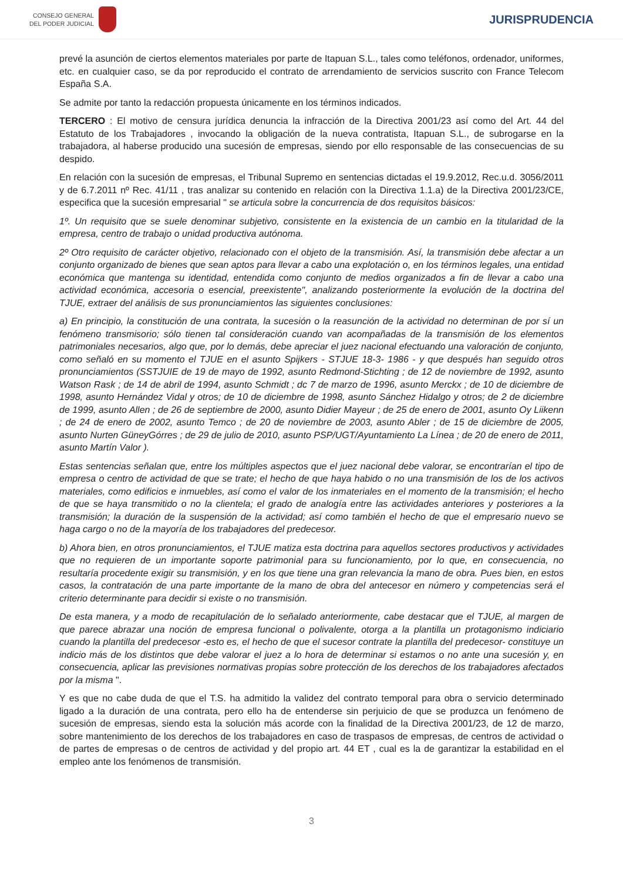CONSEJO GENERAL
DEL PODER JUDICIAL
JURISPRUDENCIA
prevé la asunción de ciertos elementos materiales por parte de Itapuan S.L., tales como teléfonos, ordenador, uniformes, etc. en cualquier caso, se da por reproducido el contrato de arrendamiento de servicios suscrito con France Telecom España S.A.
Se admite por tanto la redacción propuesta únicamente en los términos indicados.
TERCERO : El motivo de censura jurídica denuncia la infracción de la Directiva 2001/23 así como del Art. 44 del Estatuto de los Trabajadores , invocando la obligación de la nueva contratista, Itapuan S.L., de subrogarse en la trabajadora, al haberse producido una sucesión de empresas, siendo por ello responsable de las consecuencias de su despido.
En relación con la sucesión de empresas, el Tribunal Supremo en sentencias dictadas el 19.9.2012, Rec.u.d. 3056/2011 y de 6.7.2011 nº Rec. 41/11 , tras analizar su contenido en relación con la Directiva 1.1.a) de la Directiva 2001/23/CE, especifica que la sucesión empresarial " se articula sobre la concurrencia de dos requisitos básicos:
1º. Un requisito que se suele denominar subjetivo, consistente en la existencia de un cambio en la titularidad de la empresa, centro de trabajo o unidad productiva autónoma.
2º Otro requisito de carácter objetivo, relacionado con el objeto de la transmisión. Así, la transmisión debe afectar a un conjunto organizado de bienes que sean aptos para llevar a cabo una explotación o, en los términos legales, una entidad económica que mantenga su identidad, entendida como conjunto de medios organizados a fin de llevar a cabo una actividad económica, accesoria o esencial, preexistente", analizando posteriormente la evolución de la doctrina del TJUE, extraer del análisis de sus pronunciamientos las siguientes conclusiones:
a) En principio, la constitución de una contrata, la sucesión o la reasunción de la actividad no determinan de por sí un fenómeno transmisorio; sólo tienen tal consideración cuando van acompañadas de la transmisión de los elementos patrimoniales necesarios, algo que, por lo demás, debe apreciar el juez nacional efectuando una valoración de conjunto, como señaló en su momento el TJUE en el asunto Spijkers - STJUE 18-3- 1986 - y que después han seguido otros pronunciamientos (SSTJUIE de 19 de mayo de 1992, asunto Redmond-Stichting ; de 12 de noviembre de 1992, asunto Watson Rask ; de 14 de abril de 1994, asunto Schmidt ; dc 7 de marzo de 1996, asunto Merckx ; de 10 de diciembre de 1998, asunto Hernández Vidal y otros; de 10 de diciembre de 1998, asunto Sánchez Hidalgo y otros; de 2 de diciembre de 1999, asunto Allen ; de 26 de septiembre de 2000, asunto Didier Mayeur ; de 25 de enero de 2001, asunto Oy Liikenn ; de 24 de enero de 2002, asunto Temco ; de 20 de noviembre de 2003, asunto Abler ; de 15 de diciembre de 2005, asunto Nurten GüneyGórres ; de 29 de julio de 2010, asunto PSP/UGT/Ayuntamiento La Línea ; de 20 de enero de 2011, asunto Martín Valor ).
Estas sentencias señalan que, entre los múltiples aspectos que el juez nacional debe valorar, se encontrarían el tipo de empresa o centro de actividad de que se trate; el hecho de que haya habido o no una transmisión de los de los activos materiales, como edificios e inmuebles, así como el valor de los inmateriales en el momento de la transmisión; el hecho de que se haya transmitido o no la clientela; el grado de analogía entre las actividades anteriores y posteriores a la transmisión; la duración de la suspensión de la actividad; así como también el hecho de que el empresario nuevo se haga cargo o no de la mayoría de los trabajadores del predecesor.
b) Ahora bien, en otros pronunciamientos, el TJUE matiza esta doctrina para aquellos sectores productivos y actividades que no requieren de un importante soporte patrimonial para su funcionamiento, por lo que, en consecuencia, no resultaría procedente exigir su transmisión, y en los que tiene una gran relevancia la mano de obra. Pues bien, en estos casos, la contratación de una parte importante de la mano de obra del antecesor en número y competencias será el criterio determinante para decidir si existe o no transmisión.
De esta manera, y a modo de recapitulación de lo señalado anteriormente, cabe destacar que el TJUE, al margen de que parece abrazar una noción de empresa funcional o polivalente, otorga a la plantilla un protagonismo indiciario cuando la plantilla del predecesor -esto es, el hecho de que el sucesor contrate la plantilla del predecesor- constituye un indicio más de los distintos que debe valorar el juez a lo hora de determinar si estamos o no ante una sucesión y, en consecuencia, aplicar las previsiones normativas propias sobre protección de los derechos de los trabajadores afectados por la misma ".
Y es que no cabe duda de que el T.S. ha admitido la validez del contrato temporal para obra o servicio determinado ligado a la duración de una contrata, pero ello ha de entenderse sin perjuicio de que se produzca un fenómeno de sucesión de empresas, siendo esta la solución más acorde con la finalidad de la Directiva 2001/23, de 12 de marzo, sobre mantenimiento de los derechos de los trabajadores en caso de traspasos de empresas, de centros de actividad o de partes de empresas o de centros de actividad y del propio art. 44 ET , cual es la de garantizar la estabilidad en el empleo ante los fenómenos de transmisión.
3